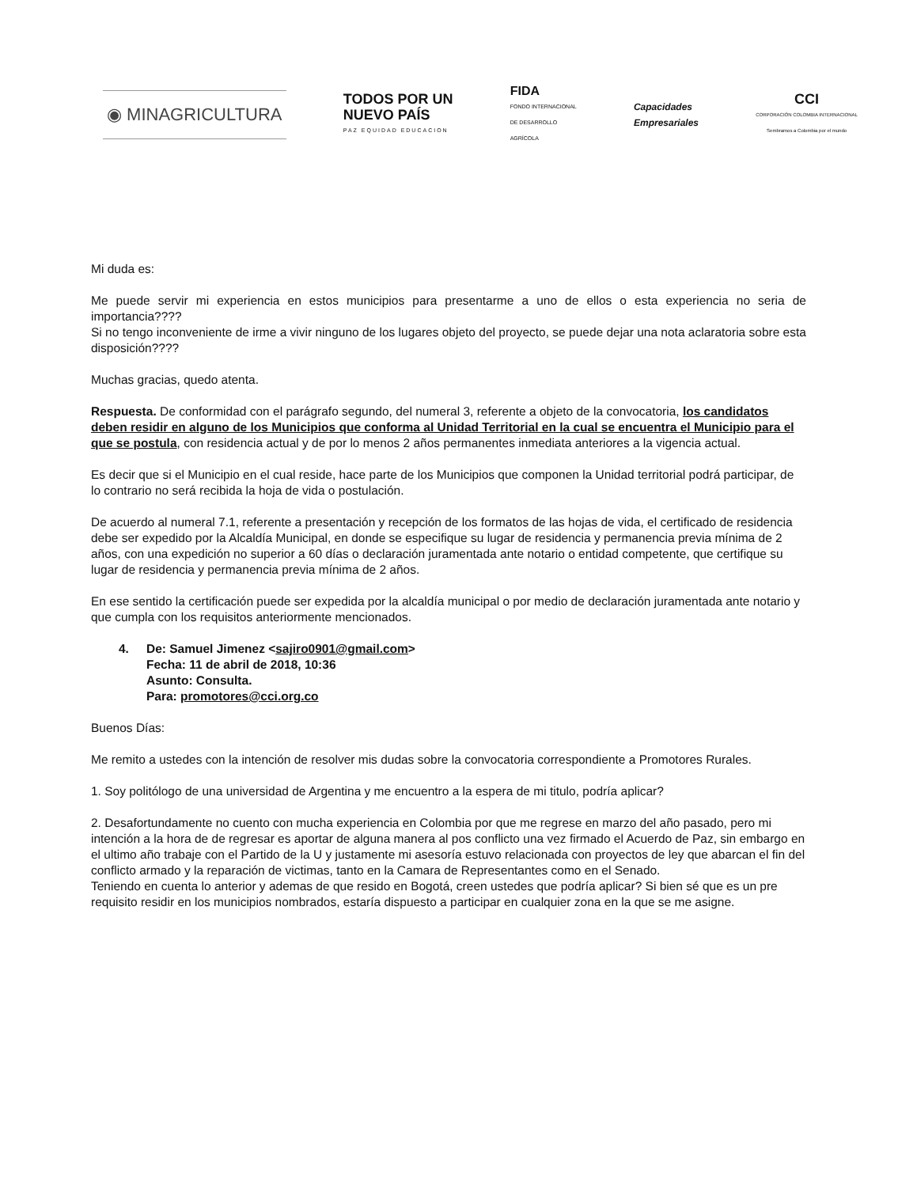◉ MINAGRICULTURA
TODOS POR UN
NUEVO PAÍS
PAZ EQUIDAD EDUCACION
FIDA
FONDO INTERNACIONAL
DE DESARROLLO
AGRÍCOLA
Capacidades
Empresariales
CCI
CORPORACIÓN COLOMBIA INTERNACIONAL
Sembramos a Colombia por el mundo
Mi duda es:
Me puede servir mi experiencia en estos municipios para presentarme a uno de ellos o esta experiencia no seria de importancia????
Si no tengo inconveniente de irme a vivir ninguno de los lugares objeto del proyecto, se puede dejar una nota aclaratoria sobre esta disposición????
Muchas gracias, quedo atenta.
Respuesta. De conformidad con el parágrafo segundo, del numeral 3, referente a objeto de la convocatoria, los candidatos deben residir en alguno de los Municipios que conforma al Unidad Territorial en la cual se encuentra el Municipio para el que se postula, con residencia actual y de por lo menos 2 años permanentes inmediata anteriores a la vigencia actual.
Es decir que si el Municipio en el cual reside, hace parte de los Municipios que componen la Unidad territorial podrá participar, de lo contrario no será recibida la hoja de vida o postulación.
De acuerdo al numeral 7.1, referente a presentación y recepción de los formatos de las hojas de vida, el certificado de residencia debe ser expedido por la Alcaldía Municipal, en donde se especifique su lugar de residencia y permanencia previa mínima de 2 años, con una expedición no superior a 60 días o declaración juramentada ante notario o entidad competente, que certifique su lugar de residencia y permanencia previa mínima de 2 años.
En ese sentido la certificación puede ser expedida por la alcaldía municipal o por medio de declaración juramentada ante notario y que cumpla con los requisitos anteriormente mencionados.
4. De: Samuel Jimenez <sajiro0901@gmail.com>
Fecha: 11 de abril de 2018, 10:36
Asunto: Consulta.
Para: promotores@cci.org.co
Buenos Días:
Me remito a ustedes con la intención de resolver mis dudas sobre la convocatoria correspondiente a Promotores Rurales.
1. Soy politólogo de una universidad de Argentina y me encuentro a la espera de mi titulo, podría aplicar?
2. Desafortundamente no cuento con mucha experiencia en Colombia por que me regrese en marzo del año pasado, pero mi intención a la hora de de regresar es aportar de alguna manera al pos conflicto una vez firmado el Acuerdo de Paz, sin embargo en el ultimo año trabaje con el Partido de la U y justamente mi asesoría estuvo relacionada con proyectos de ley que abarcan el fin del conflicto armado y la reparación de victimas, tanto en la Camara de Representantes como en el Senado.
Teniendo en cuenta lo anterior y ademas de que resido en Bogotá, creen ustedes que podría aplicar? Si bien sé que es un pre requisito residir en los municipios nombrados, estaría dispuesto a participar en cualquier zona en la que se me asigne.